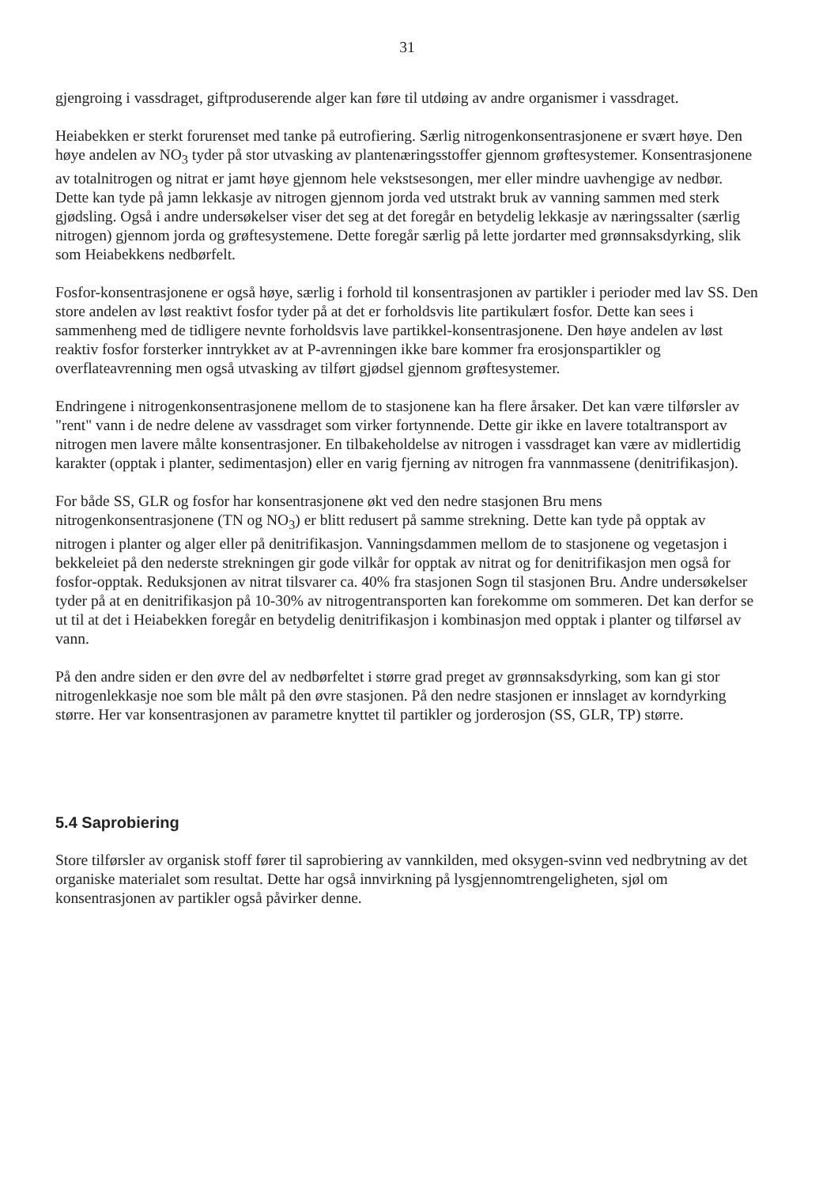31
gjengroing i vassdraget, giftproduserende alger kan føre til utdøing av andre organismer i vassdraget.
Heiabekken er sterkt forurenset med tanke på eutrofiering. Særlig nitrogenkonsentrasjonene er svært høye. Den høye andelen av NO<sub>3</sub> tyder på stor utvasking av plantenæringsstoffer gjennom grøftesystemer. Konsentrasjonene av totalnitrogen og nitrat er jamt høye gjennom hele vekstsesongen, mer eller mindre uavhengige av nedbør. Dette kan tyde på jamn lekkasje av nitrogen gjennom jorda ved utstrakt bruk av vanning sammen med sterk gjødsling. Også i andre undersøkelser viser det seg at det foregår en betydelig lekkasje av næringssalter (særlig nitrogen) gjennom jorda og grøftesystemene. Dette foregår særlig på lette jordarter med grønnsaksdyrking, slik som Heiabekkens nedbørfelt.
Fosfor-konsentrasjonene er også høye, særlig i forhold til konsentrasjonen av partikler i perioder med lav SS. Den store andelen av løst reaktivt fosfor tyder på at det er forholdsvis lite partikulært fosfor. Dette kan sees i sammenheng med de tidligere nevnte forholdsvis lave partikkel-konsentrasjonene. Den høye andelen av løst reaktiv fosfor forsterker inntrykket av at P-avrenningen ikke bare kommer fra erosjonspartikler og overflateavrenning men også utvasking av tilført gjødsel gjennom grøftesystemer.
Endringene i nitrogenkonsentrasjonene mellom de to stasjonene kan ha flere årsaker. Det kan være tilførsler av "rent" vann i de nedre delene av vassdraget som virker fortynnende. Dette gir ikke en lavere totaltransport av nitrogen men lavere målte konsentrasjoner. En tilbakeholdelse av nitrogen i vassdraget kan være av midlertidig karakter (opptak i planter, sedimentasjon) eller en varig fjerning av nitrogen fra vannmassene (denitrifikasjon).
For både SS, GLR og fosfor har konsentrasjonene økt ved den nedre stasjonen Bru mens nitrogenkonsentrasjonene (TN og NO<sub>3</sub>) er blitt redusert på samme strekning. Dette kan tyde på opptak av nitrogen i planter og alger eller på denitrifikasjon. Vanningsdammen mellom de to stasjonene og vegetasjon i bekkeleiet på den nederste strekningen gir gode vilkår for opptak av nitrat og for denitrifikasjon men også for fosfor-opptak. Reduksjonen av nitrat tilsvarer ca. 40% fra stasjonen Sogn til stasjonen Bru. Andre undersøkelser tyder på at en denitrifikasjon på 10-30% av nitrogentransporten kan forekomme om sommeren. Det kan derfor se ut til at det i Heiabekken foregår en betydelig denitrifikasjon i kombinasjon med opptak i planter og tilførsel av vann.
På den andre siden er den øvre del av nedbørfeltet i større grad preget av grønnsaksdyrking, som kan gi stor nitrogenlekkasje noe som ble målt på den øvre stasjonen. På den nedre stasjonen er innslaget av korndyrking større. Her var konsentrasjonen av parametre knyttet til partikler og jorderosjon (SS, GLR, TP) større.
5.4 Saprobiering
Store tilførsler av organisk stoff fører til saprobiering av vannkilden, med oksygen-svinn ved nedbrytning av det organiske materialet som resultat. Dette har også innvirkning på lysgjennomtrengeligheten, sjøl om konsentrasjonen av partikler også påvirker denne.